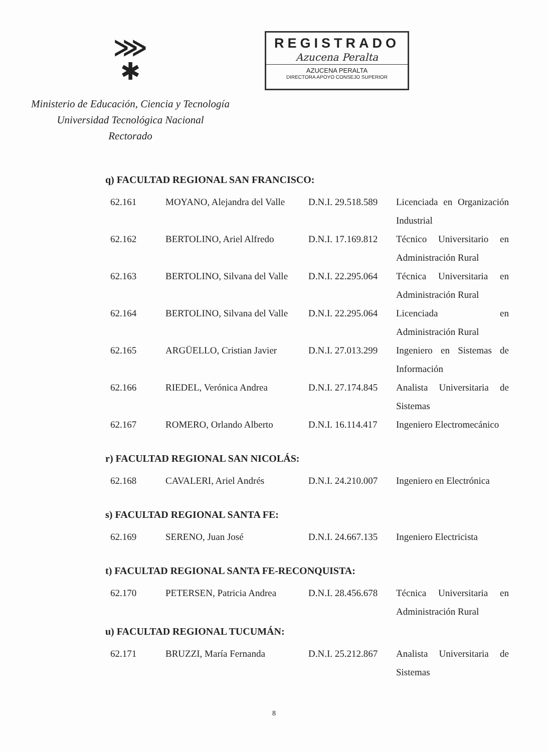⋙
✱
Ministerio de Educación, Ciencia y Tecnología
Universidad Tecnológica Nacional
Rectorado
REGISTRADO
Azucena Peralta
AZUCENA PERALTA
DIRECTORA APOYO CONSEJO SUPERIOR
q) FACULTAD REGIONAL SAN FRANCISCO:
| 62.161 | MOYANO, Alejandra del Valle | D.N.I. 29.518.589 | Licenciada en Organización Industrial |
| 62.162 | BERTOLINO, Ariel Alfredo | D.N.I. 17.169.812 | Técnico Universitario en Administración Rural |
| 62.163 | BERTOLINO, Silvana del Valle | D.N.I. 22.295.064 | Técnica Universitaria en Administración Rural |
| 62.164 | BERTOLINO, Silvana del Valle | D.N.I. 22.295.064 | Licenciada en Administración Rural |
| 62.165 | ARGÜELLO, Cristian Javier | D.N.I. 27.013.299 | Ingeniero en Sistemas de Información |
| 62.166 | RIEDEL, Verónica Andrea | D.N.I. 27.174.845 | Analista Universitaria de Sistemas |
| 62.167 | ROMERO, Orlando Alberto | D.N.I. 16.114.417 | Ingeniero Electromecánico |
r) FACULTAD REGIONAL SAN NICOLÁS:
| 62.168 | CAVALERI, Ariel Andrés | D.N.I. 24.210.007 | Ingeniero en Electrónica |
s) FACULTAD REGIONAL SANTA FE:
| 62.169 | SERENO, Juan José | D.N.I. 24.667.135 | Ingeniero Electricista |
t) FACULTAD REGIONAL SANTA FE-RECONQUISTA:
| 62.170 | PETERSEN, Patricia Andrea | D.N.I. 28.456.678 | Técnica Universitaria en Administración Rural |
u) FACULTAD REGIONAL TUCUMÁN:
| 62.171 | BRUZZI, María Fernanda | D.N.I. 25.212.867 | Analista Universitaria de Sistemas |
8